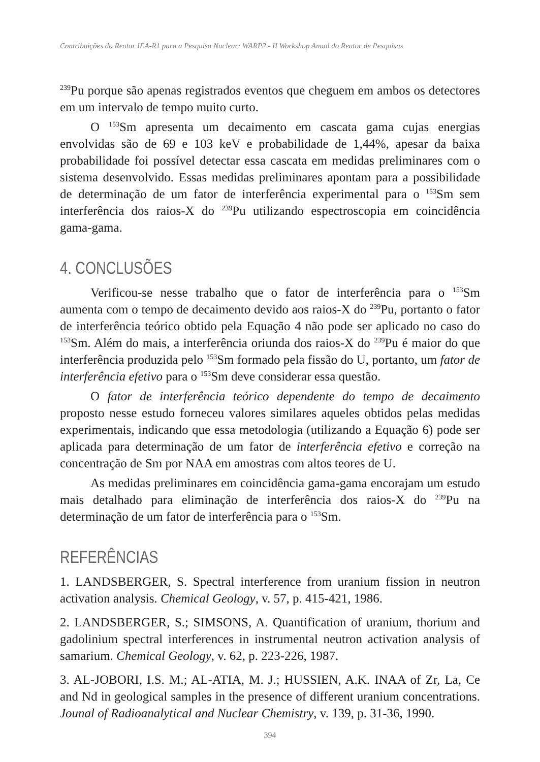Contribuições do Reator IEA-R1 para a Pesquisa Nuclear: WARP2 - II Workshop Anual do Reator de Pesquisas
<sup>239</sup>Pu porque são apenas registrados eventos que cheguem em ambos os detectores em um intervalo de tempo muito curto.
O <sup>153</sup>Sm apresenta um decaimento em cascata gama cujas energias envolvidas são de 69 e 103 keV e probabilidade de 1,44%, apesar da baixa probabilidade foi possível detectar essa cascata em medidas preliminares com o sistema desenvolvido. Essas medidas preliminares apontam para a possibilidade de determinação de um fator de interferência experimental para o <sup>153</sup>Sm sem interferência dos raios-X do <sup>239</sup>Pu utilizando espectroscopia em coincidência gama-gama.
4. CONCLUSÕES
Verificou-se nesse trabalho que o fator de interferência para o <sup>153</sup>Sm aumenta com o tempo de decaimento devido aos raios-X do <sup>239</sup>Pu, portanto o fator de interferência teórico obtido pela Equação 4 não pode ser aplicado no caso do <sup>153</sup>Sm. Além do mais, a interferência oriunda dos raios-X do <sup>239</sup>Pu é maior do que interferência produzida pelo <sup>153</sup>Sm formado pela fissão do U, portanto, um fator de interferência efetivo para o <sup>153</sup>Sm deve considerar essa questão.
O fator de interferência teórico dependente do tempo de decaimento proposto nesse estudo forneceu valores similares aqueles obtidos pelas medidas experimentais, indicando que essa metodologia (utilizando a Equação 6) pode ser aplicada para determinação de um fator de interferência efetivo e correção na concentração de Sm por NAA em amostras com altos teores de U.
As medidas preliminares em coincidência gama-gama encorajam um estudo mais detalhado para eliminação de interferência dos raios-X do <sup>239</sup>Pu na determinação de um fator de interferência para o <sup>153</sup>Sm.
REFERÊNCIAS
1. LANDSBERGER, S. Spectral interference from uranium fission in neutron activation analysis. Chemical Geology, v. 57, p. 415-421, 1986.
2. LANDSBERGER, S.; SIMSONS, A. Quantification of uranium, thorium and gadolinium spectral interferences in instrumental neutron activation analysis of samarium. Chemical Geology, v. 62, p. 223-226, 1987.
3. AL-JOBORI, I.S. M.; AL-ATIA, M. J.; HUSSIEN, A.K. INAA of Zr, La, Ce and Nd in geological samples in the presence of different uranium concentrations. Jounal of Radioanalytical and Nuclear Chemistry, v. 139, p. 31-36, 1990.
394